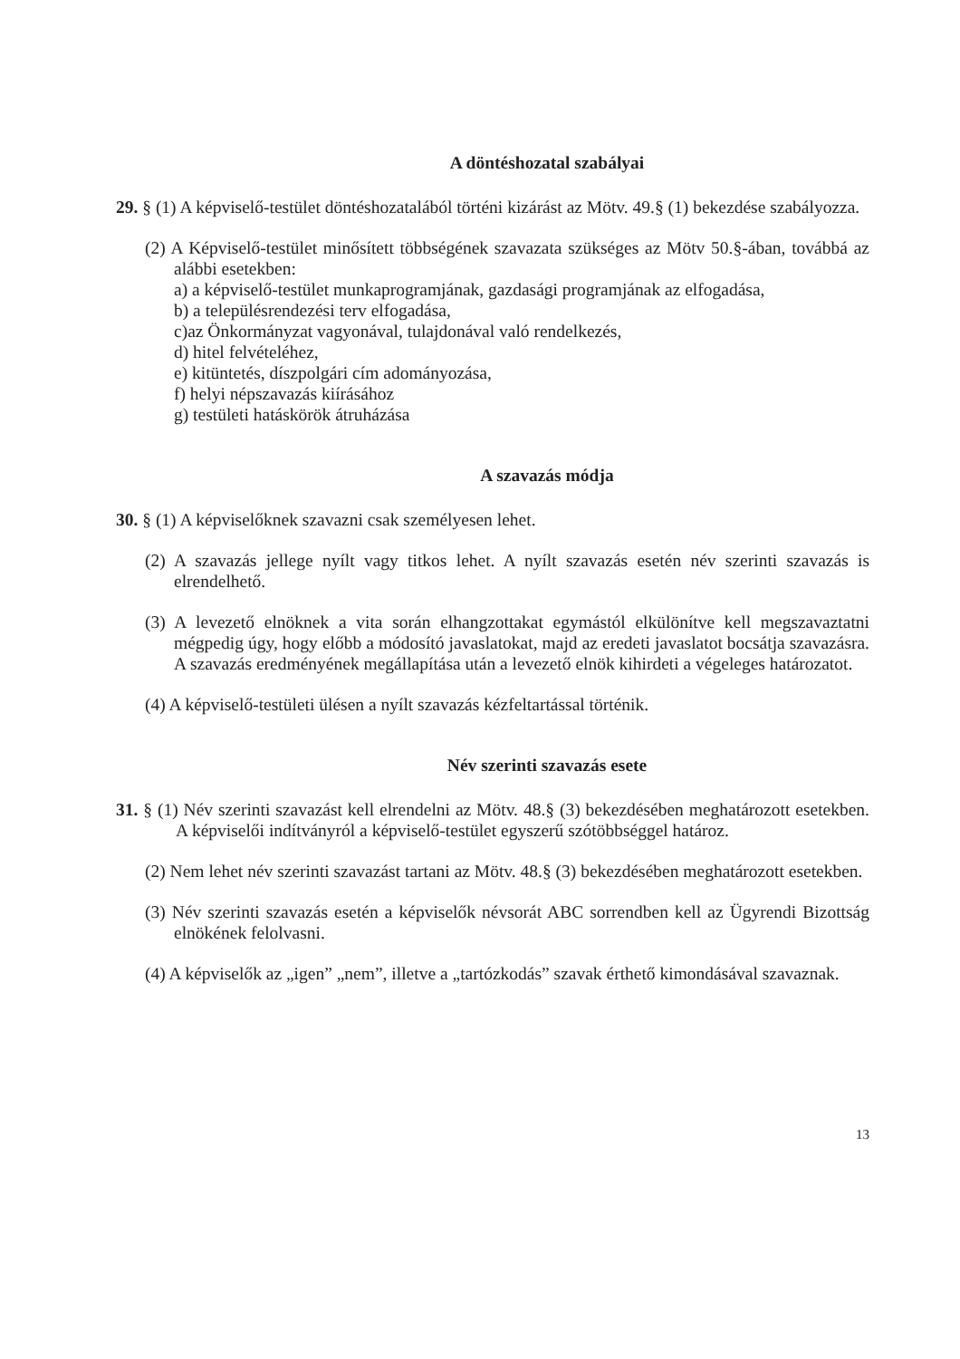A döntéshozatal szabályai
29. § (1) A képviselő-testület döntéshozatalából történi kizárást az Mötv. 49.§ (1) bekezdése szabályozza.
(2) A Képviselő-testület minősített többségének szavazata szükséges az Mötv 50.§-ában, továbbá az alábbi esetekben:
a) a képviselő-testület munkaprogramjának, gazdasági programjának az elfogadása,
b) a településrendezési terv elfogadása,
c)az Önkormányzat vagyonával, tulajdonával való rendelkezés,
d) hitel felvételéhez,
e) kitüntetés, díszpolgári cím adományozása,
f) helyi népszavazás kiírásához
g) testületi hatáskörök átruházása
A szavazás módja
30. § (1) A képviselőknek szavazni csak személyesen lehet.
(2) A szavazás jellege nyílt vagy titkos lehet. A nyílt szavazás esetén név szerinti szavazás is elrendelhető.
(3) A levezető elnöknek a vita során elhangzottakat egymástól elkülönítve kell megszavaztatni mégpedig úgy, hogy előbb a módosító javaslatokat, majd az eredeti javaslatot bocsátja szavazásra. A szavazás eredményének megállapítása után a levezető elnök kihirdeti a végeleges határozatot.
(4) A képviselő-testületi ülésen a nyílt szavazás kézfeltartással történik.
Név szerinti szavazás esete
31. § (1) Név szerinti szavazást kell elrendelni az Mötv. 48.§ (3) bekezdésében meghatározott esetekben. A képviselői indítványról a képviselő-testület egyszerű szótöbbséggel határoz.
(2) Nem lehet név szerinti szavazást tartani az Mötv. 48.§ (3) bekezdésében meghatározott esetekben.
(3) Név szerinti szavazás esetén a képviselők névsorát ABC sorrendben kell az Ügyrendi Bizottság elnökének felolvasni.
(4) A képviselők az „igen” „nem”, illetve a „tartózkodás” szavak érthető kimondásával szavaznak.
13